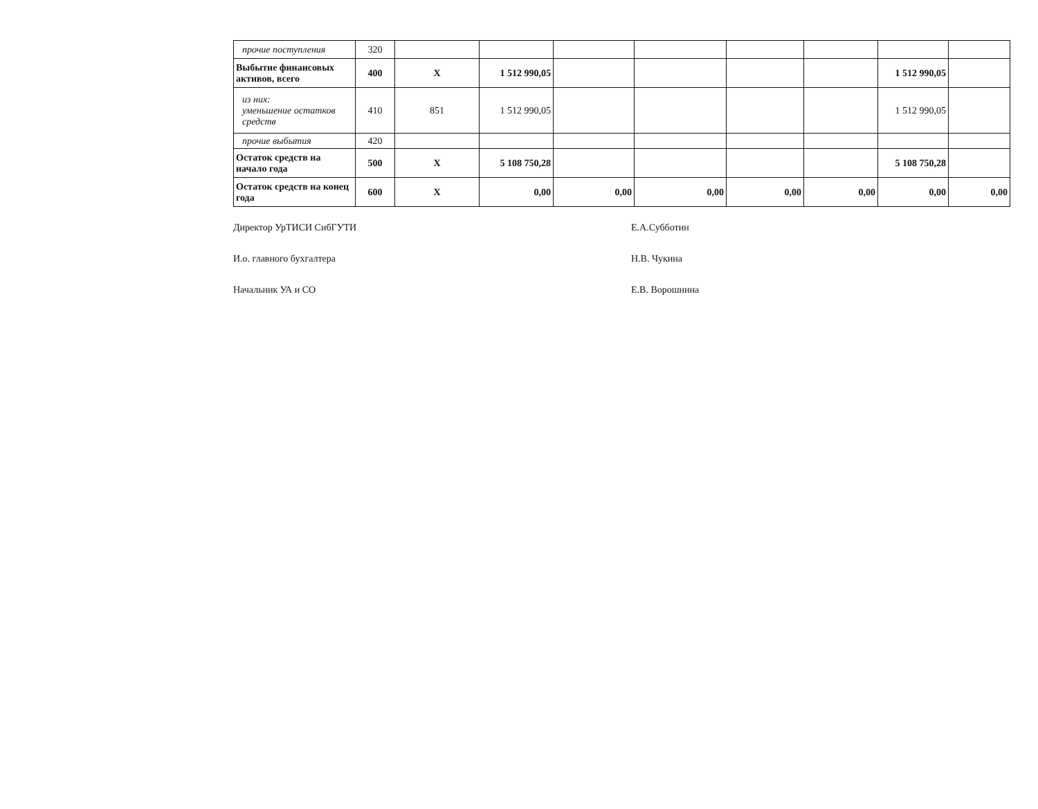| прочие поступления | 320 | | | | | | | | |
| Выбытие финансовых активов, всего | 400 | X | 1 512 990,05 | | | | | 1 512 990,05 | |
| из них: уменьшение остатков средств | 410 | 851 | 1 512 990,05 | | | | | 1 512 990,05 | |
| прочие выбытия | 420 | | | | | | | | |
| Остаток средств на начало года | 500 | X | 5 108 750,28 | | | | | 5 108 750,28 | |
| Остаток средств на конец года | 600 | X | 0,00 | 0,00 | 0,00 | 0,00 | 0,00 | 0,00 | 0,00 |
Директор УрТИСИ СибГУТИ Е.А.Субботин
И.о. главного бухгалтера Н.В. Чукина
Начальник УА и СО Е.В. Ворошнина